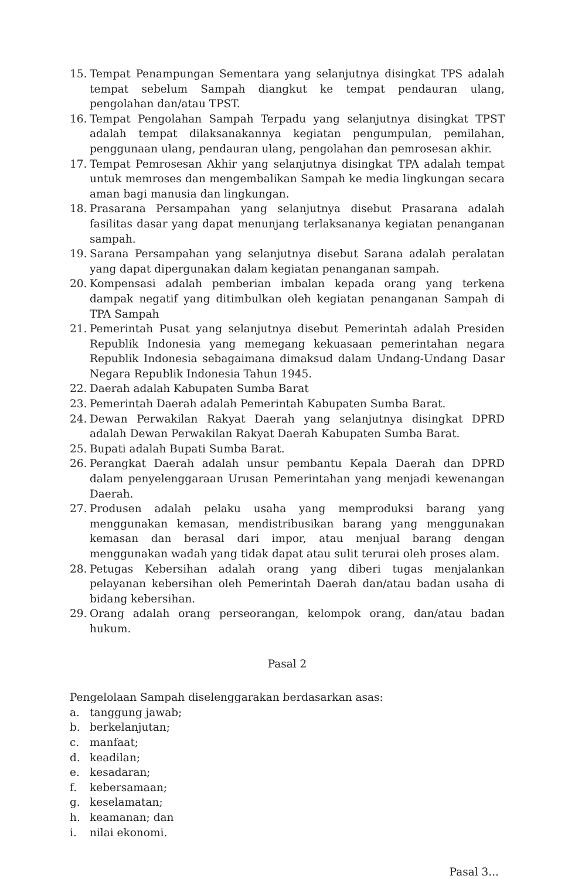15. Tempat Penampungan Sementara yang selanjutnya disingkat TPS adalah tempat sebelum Sampah diangkut ke tempat pendauran ulang, pengolahan dan/atau TPST.
16. Tempat Pengolahan Sampah Terpadu yang selanjutnya disingkat TPST adalah tempat dilaksanakannya kegiatan pengumpulan, pemilahan, penggunaan ulang, pendauran ulang, pengolahan dan pemrosesan akhir.
17. Tempat Pemrosesan Akhir yang selanjutnya disingkat TPA adalah tempat untuk memroses dan mengembalikan Sampah ke media lingkungan secara aman bagi manusia dan lingkungan.
18. Prasarana Persampahan yang selanjutnya disebut Prasarana adalah fasilitas dasar yang dapat menunjang terlaksananya kegiatan penanganan sampah.
19. Sarana Persampahan yang selanjutnya disebut Sarana adalah peralatan yang dapat dipergunakan dalam kegiatan penanganan sampah.
20. Kompensasi adalah pemberian imbalan kepada orang yang terkena dampak negatif yang ditimbulkan oleh kegiatan penanganan Sampah di TPA Sampah
21. Pemerintah Pusat yang selanjutnya disebut Pemerintah adalah Presiden Republik Indonesia yang memegang kekuasaan pemerintahan negara Republik Indonesia sebagaimana dimaksud dalam Undang-Undang Dasar Negara Republik Indonesia Tahun 1945.
22. Daerah adalah Kabupaten Sumba Barat
23. Pemerintah Daerah adalah Pemerintah Kabupaten Sumba Barat.
24. Dewan Perwakilan Rakyat Daerah yang selanjutnya disingkat DPRD adalah Dewan Perwakilan Rakyat Daerah Kabupaten Sumba Barat.
25. Bupati adalah Bupati Sumba Barat.
26. Perangkat Daerah adalah unsur pembantu Kepala Daerah dan DPRD dalam penyelenggaraan Urusan Pemerintahan yang menjadi kewenangan Daerah.
27. Produsen adalah pelaku usaha yang memproduksi barang yang menggunakan kemasan, mendistribusikan barang yang menggunakan kemasan dan berasal dari impor, atau menjual barang dengan menggunakan wadah yang tidak dapat atau sulit terurai oleh proses alam.
28. Petugas Kebersihan adalah orang yang diberi tugas menjalankan pelayanan kebersihan oleh Pemerintah Daerah dan/atau badan usaha di bidang kebersihan.
29. Orang adalah orang perseorangan, kelompok orang, dan/atau badan hukum.
Pasal 2
Pengelolaan Sampah diselenggarakan berdasarkan asas:
a. tanggung jawab;
b. berkelanjutan;
c. manfaat;
d. keadilan;
e. kesadaran;
f. kebersamaan;
g. keselamatan;
h. keamanan; dan
i. nilai ekonomi.
Pasal 3...